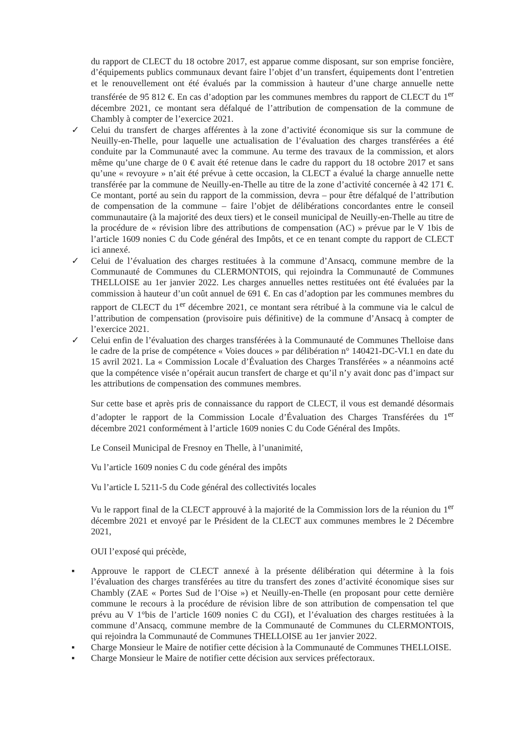du rapport de CLECT du 18 octobre 2017, est apparue comme disposant, sur son emprise foncière, d’équipements publics communaux devant faire l’objet d’un transfert, équipements dont l’entretien et le renouvellement ont été évalués par la commission à hauteur d’une charge annuelle nette transférée de 95 812 €. En cas d’adoption par les communes membres du rapport de CLECT du 1<sup>er</sup> décembre 2021, ce montant sera défalqué de l’attribution de compensation de la commune de Chambly à compter de l’exercice 2021.
✓ Celui du transfert de charges afférentes à la zone d’activité économique sis sur la commune de Neuilly-en-Thelle, pour laquelle une actualisation de l’évaluation des charges transférées a été conduite par la Communauté avec la commune. Au terme des travaux de la commission, et alors même qu’une charge de 0 € avait été retenue dans le cadre du rapport du 18 octobre 2017 et sans qu’une « revoyure » n’ait été prévue à cette occasion, la CLECT a évalué la charge annuelle nette transférée par la commune de Neuilly-en-Thelle au titre de la zone d’activité concernée à 42 171 €. Ce montant, porté au sein du rapport de la commission, devra – pour être défalqué de l’attribution de compensation de la commune – faire l’objet de délibérations concordantes entre le conseil communautaire (à la majorité des deux tiers) et le conseil municipal de Neuilly-en-Thelle au titre de la procédure de « révision libre des attributions de compensation (AC) » prévue par le V 1bis de l’article 1609 nonies C du Code général des Impôts, et ce en tenant compte du rapport de CLECT ici annexé.
✓ Celui de l’évaluation des charges restituées à la commune d’Ansacq, commune membre de la Communauté de Communes du CLERMONTOIS, qui rejoindra la Communauté de Communes THELLOISE au 1er janvier 2022. Les charges annuelles nettes restituées ont été évaluées par la commission à hauteur d’un coût annuel de 691 €. En cas d’adoption par les communes membres du rapport de CLECT du 1<sup>er</sup> décembre 2021, ce montant sera rétribué à la commune via le calcul de l’attribution de compensation (provisoire puis définitive) de la commune d’Ansacq à compter de l’exercice 2021.
✓ Celui enfin de l’évaluation des charges transférées à la Communauté de Communes Thelloise dans le cadre de la prise de compétence « Voies douces » par délibération n° 140421-DC-VI.1 en date du 15 avril 2021. La « Commission Locale d’Évaluation des Charges Transférées » a néanmoins acté que la compétence visée n’opérait aucun transfert de charge et qu’il n’y avait donc pas d’impact sur les attributions de compensation des communes membres.
Sur cette base et après pris de connaissance du rapport de CLECT, il vous est demandé désormais d’adopter le rapport de la Commission Locale d’Évaluation des Charges Transférées du 1<sup>er</sup> décembre 2021 conformément à l’article 1609 nonies C du Code Général des Impôts.
Le Conseil Municipal de Fresnoy en Thelle, à l’unanimité,
Vu l’article 1609 nonies C du code général des impôts
Vu l’article L 5211-5 du Code général des collectivités locales
Vu le rapport final de la CLECT approuvé à la majorité de la Commission lors de la réunion du 1<sup>er</sup> décembre 2021 et envoyé par le Président de la CLECT aux communes membres le 2 Décembre 2021,
OUI l’exposé qui précède,
▪ Approuve le rapport de CLECT annexé à la présente délibération qui détermine à la fois l’évaluation des charges transférées au titre du transfert des zones d’activité économique sises sur Chambly (ZAE « Portes Sud de l’Oise ») et Neuilly-en-Thelle (en proposant pour cette dernière commune le recours à la procédure de révision libre de son attribution de compensation tel que prévu au V 1°bis de l’article 1609 nonies C du CGI), et l’évaluation des charges restituées à la commune d’Ansacq, commune membre de la Communauté de Communes du CLERMONTOIS, qui rejoindra la Communauté de Communes THELLOISE au 1er janvier 2022.
▪ Charge Monsieur le Maire de notifier cette décision à la Communauté de Communes THELLOISE.
▪ Charge Monsieur le Maire de notifier cette décision aux services préfectoraux.